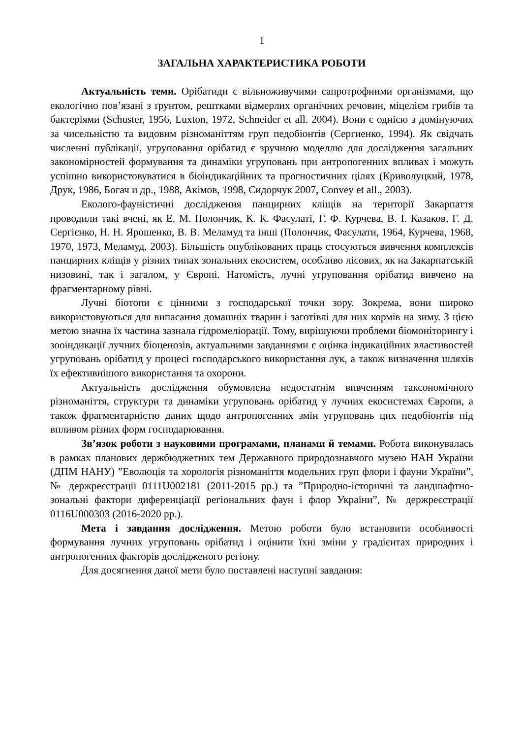1
ЗАГАЛЬНА ХАРАКТЕРИСТИКА РОБОТИ
Актуальність теми. Орібатиди є вільноживучими сапротрофними організмами, що екологічно пов’язані з ґрунтом, рештками відмерлих органічних речовин, міцелієм грибів та бактеріями (Schuster, 1956, Luxton, 1972, Schneider et all. 2004). Вони є однією з домінуючих за чисельністю та видовим різноманіттям груп педобіонтів (Сергиенко, 1994). Як свідчать численні публікації, угруповання орібатид є зручною моделлю для дослідження загальних закономірностей формування та динаміки угруповань при антропогенних впливах і можуть успішно використовуватися в біоіндикаційних та прогностичних цілях (Криволуцкий, 1978, Друк, 1986, Богач и др., 1988, Акімов, 1998, Сидорчук 2007, Convey et all., 2003).
Еколого-фауністичні дослідження панцирних кліщів на території Закарпаття проводили такі вчені, як Е. М. Полончик, К. К. Фасулаті, Г. Ф. Курчева, В. І. Казаков, Г. Д. Сергієнко, Н. Н. Ярошенко, В. В. Меламуд та інші (Полончик, Фасулати, 1964, Курчева, 1968, 1970, 1973, Меламуд, 2003). Більшість опублікованих праць стосуються вивчення комплексів панцирних кліщів у різних типах зональних екосистем, особливо лісових, як на Закарпатській низовині, так і загалом, у Європі. Натомість, лучні угруповання орібатид вивчено на фрагментарному рівні.
Лучні біотопи є цінними з господарської точки зору. Зокрема, вони широко використовуються для випасання домашніх тварин і заготівлі для них кормів на зиму. З цією метою значна їх частина зазнала гідромеліорації. Тому, вирішуючи проблеми біомоніторингу і зооіндикації лучних біоценозів, актуальними завданнями є оцінка індикаційних властивостей угруповань орібатид у процесі господарського використання лук, а також визначення шляхів їх ефективнішого використання та охорони.
Актуальність дослідження обумовлена недостатнім вивченням таксономічного різноманіття, структури та динаміки угруповань орібатид у лучних екосистемах Європи, а також фрагментарністю даних щодо антропогенних змін угруповань цих педобіонтів під впливом різних форм господарювання.
Зв’язок роботи з науковими програмами, планами й темами. Робота виконувалась в рамках планових держбюджетних тем Державного природознавчого музею НАН України (ДПМ НАНУ) ”Еволюція та хорологія різноманіття модельних груп флори і фауни України”, № держреєстрації 0111U002181 (2011-2015 рр.) та ”Природно-історичні та ландшафтно-зональні фактори диференціації регіональних фаун і флор України”, № держреєстрації 0116U000303 (2016-2020 рр.).
Мета і завдання дослідження. Метою роботи було встановити особливості формування лучних угруповань орібатид і оцінити їхні зміни у градієнтах природних і антропогенних факторів дослідженого регіону.
Для досягнення даної мети було поставлені наступні завдання: